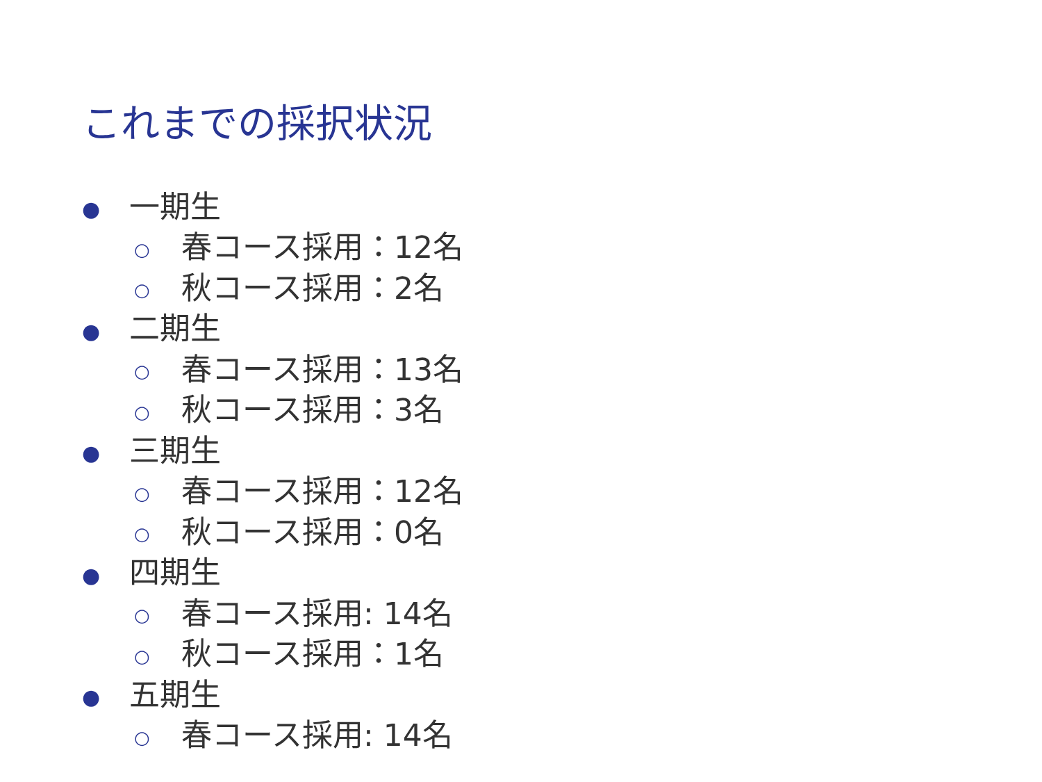これまでの採択状況
● 一期生
○ 春コース採用：12名
○ 秋コース採用：2名
● 二期生
○ 春コース採用：13名
○ 秋コース採用：3名
● 三期生
○ 春コース採用：12名
○ 秋コース採用：0名
● 四期生
○ 春コース採用: 14名
○ 秋コース採用：1名
● 五期生
○ 春コース採用: 14名